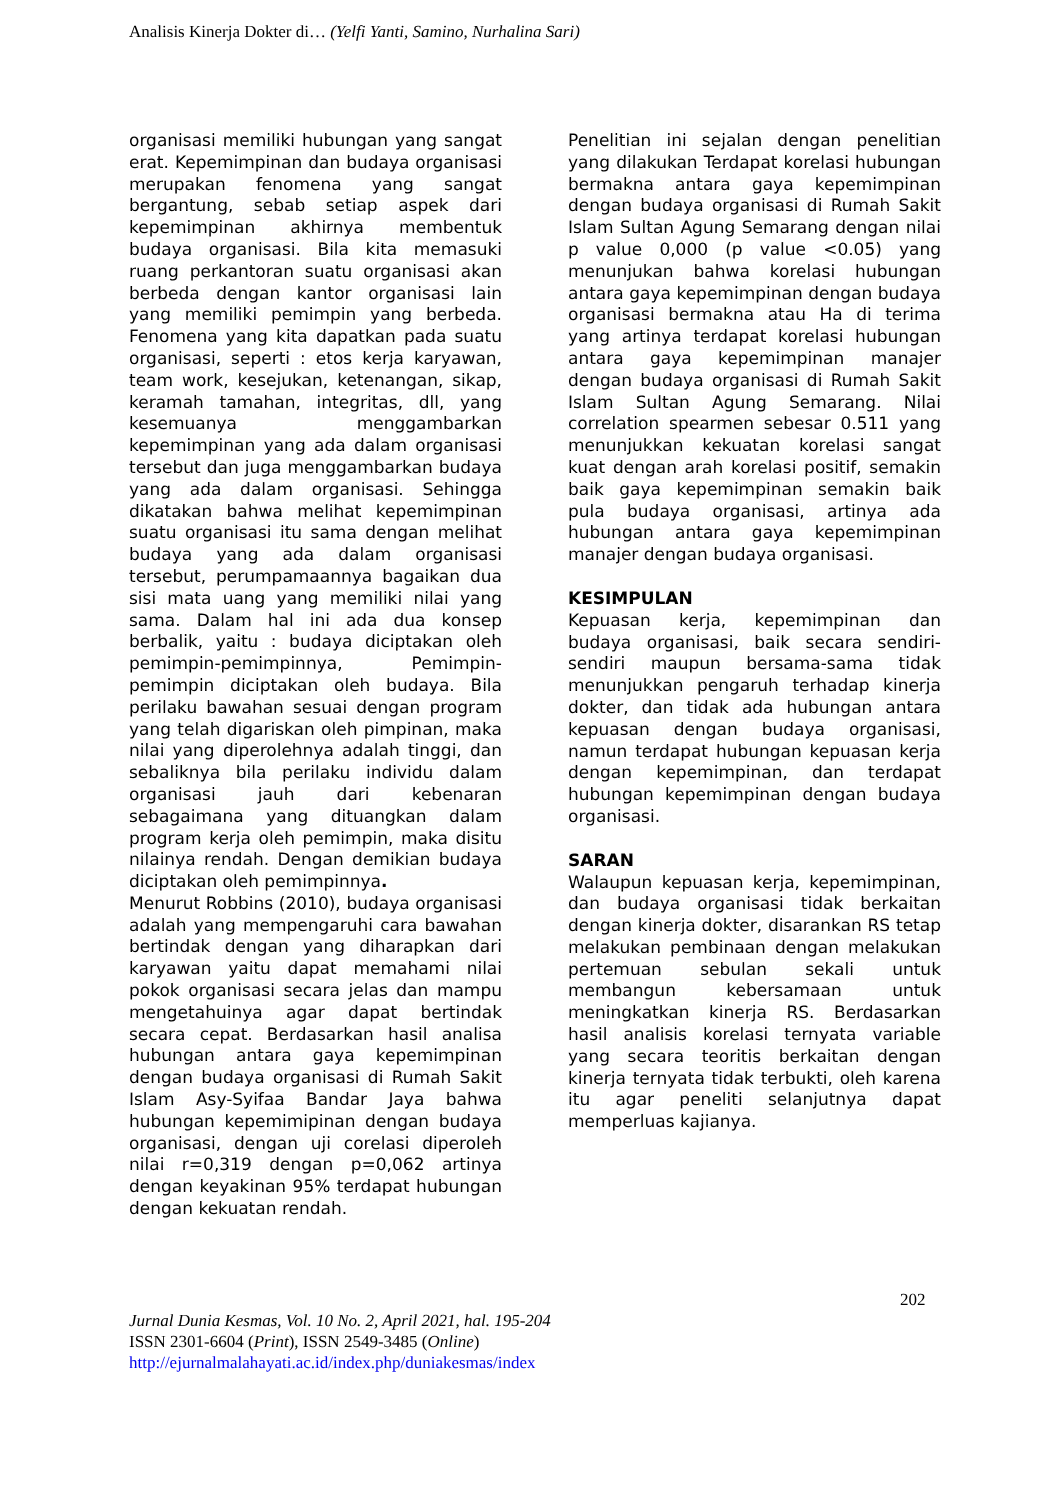Analisis Kinerja Dokter di… (Yelfi Yanti, Samino, Nurhalina Sari)
organisasi memiliki hubungan yang sangat erat. Kepemimpinan dan budaya organisasi merupakan fenomena yang sangat bergantung, sebab setiap aspek dari kepemimpinan akhirnya membentuk budaya organisasi. Bila kita memasuki ruang perkantoran suatu organisasi akan berbeda dengan kantor organisasi lain yang memiliki pemimpin yang berbeda. Fenomena yang kita dapatkan pada suatu organisasi, seperti : etos kerja karyawan, team work, kesejukan, ketenangan, sikap, keramah tamahan, integritas, dll, yang kesemuanya menggambarkan kepemimpinan yang ada dalam organisasi tersebut dan juga menggambarkan budaya yang ada dalam organisasi. Sehingga dikatakan bahwa melihat kepemimpinan suatu organisasi itu sama dengan melihat budaya yang ada dalam organisasi tersebut, perumpamaannya bagaikan dua sisi mata uang yang memiliki nilai yang sama. Dalam hal ini ada dua konsep berbalik, yaitu : budaya diciptakan oleh pemimpin-pemimpinnya, Pemimpin-pemimpin diciptakan oleh budaya. Bila perilaku bawahan sesuai dengan program yang telah digariskan oleh pimpinan, maka nilai yang diperolehnya adalah tinggi, dan sebaliknya bila perilaku individu dalam organisasi jauh dari kebenaran sebagaimana yang dituangkan dalam program kerja oleh pemimpin, maka disitu nilainya rendah. Dengan demikian budaya diciptakan oleh pemimpinnya.
Menurut Robbins (2010), budaya organisasi adalah yang mempengaruhi cara bawahan bertindak dengan yang diharapkan dari karyawan yaitu dapat memahami nilai pokok organisasi secara jelas dan mampu mengetahuinya agar dapat bertindak secara cepat. Berdasarkan hasil analisa hubungan antara gaya kepemimpinan dengan budaya organisasi di Rumah Sakit Islam Asy-Syifaa Bandar Jaya bahwa hubungan kepemimipinan dengan budaya organisasi, dengan uji corelasi diperoleh nilai r=0,319 dengan p=0,062 artinya dengan keyakinan 95% terdapat hubungan dengan kekuatan rendah.
Penelitian ini sejalan dengan penelitian yang dilakukan Terdapat korelasi hubungan bermakna antara gaya kepemimpinan dengan budaya organisasi di Rumah Sakit Islam Sultan Agung Semarang dengan nilai p value 0,000 (p value <0.05) yang menunjukan bahwa korelasi hubungan antara gaya kepemimpinan dengan budaya organisasi bermakna atau Ha di terima yang artinya terdapat korelasi hubungan antara gaya kepemimpinan manajer dengan budaya organisasi di Rumah Sakit Islam Sultan Agung Semarang. Nilai correlation spearmen sebesar 0.511 yang menunjukkan kekuatan korelasi sangat kuat dengan arah korelasi positif, semakin baik gaya kepemimpinan semakin baik pula budaya organisasi, artinya ada hubungan antara gaya kepemimpinan manajer dengan budaya organisasi.
KESIMPULAN
Kepuasan kerja, kepemimpinan dan budaya organisasi, baik secara sendiri-sendiri maupun bersama-sama tidak menunjukkan pengaruh terhadap kinerja dokter, dan tidak ada hubungan antara kepuasan dengan budaya organisasi, namun terdapat hubungan kepuasan kerja dengan kepemimpinan, dan terdapat hubungan kepemimpinan dengan budaya organisasi.
SARAN
Walaupun kepuasan kerja, kepemimpinan, dan budaya organisasi tidak berkaitan dengan kinerja dokter, disarankan RS tetap melakukan pembinaan dengan melakukan pertemuan sebulan sekali untuk membangun kebersamaan untuk meningkatkan kinerja RS. Berdasarkan hasil analisis korelasi ternyata variable yang secara teoritis berkaitan dengan kinerja ternyata tidak terbukti, oleh karena itu agar peneliti selanjutnya dapat memperluas kajianya.
202
Jurnal Dunia Kesmas, Vol. 10 No. 2, April 2021, hal. 195-204
ISSN 2301-6604 (Print), ISSN 2549-3485 (Online)
http://ejurnalmalahayati.ac.id/index.php/duniakesmas/index